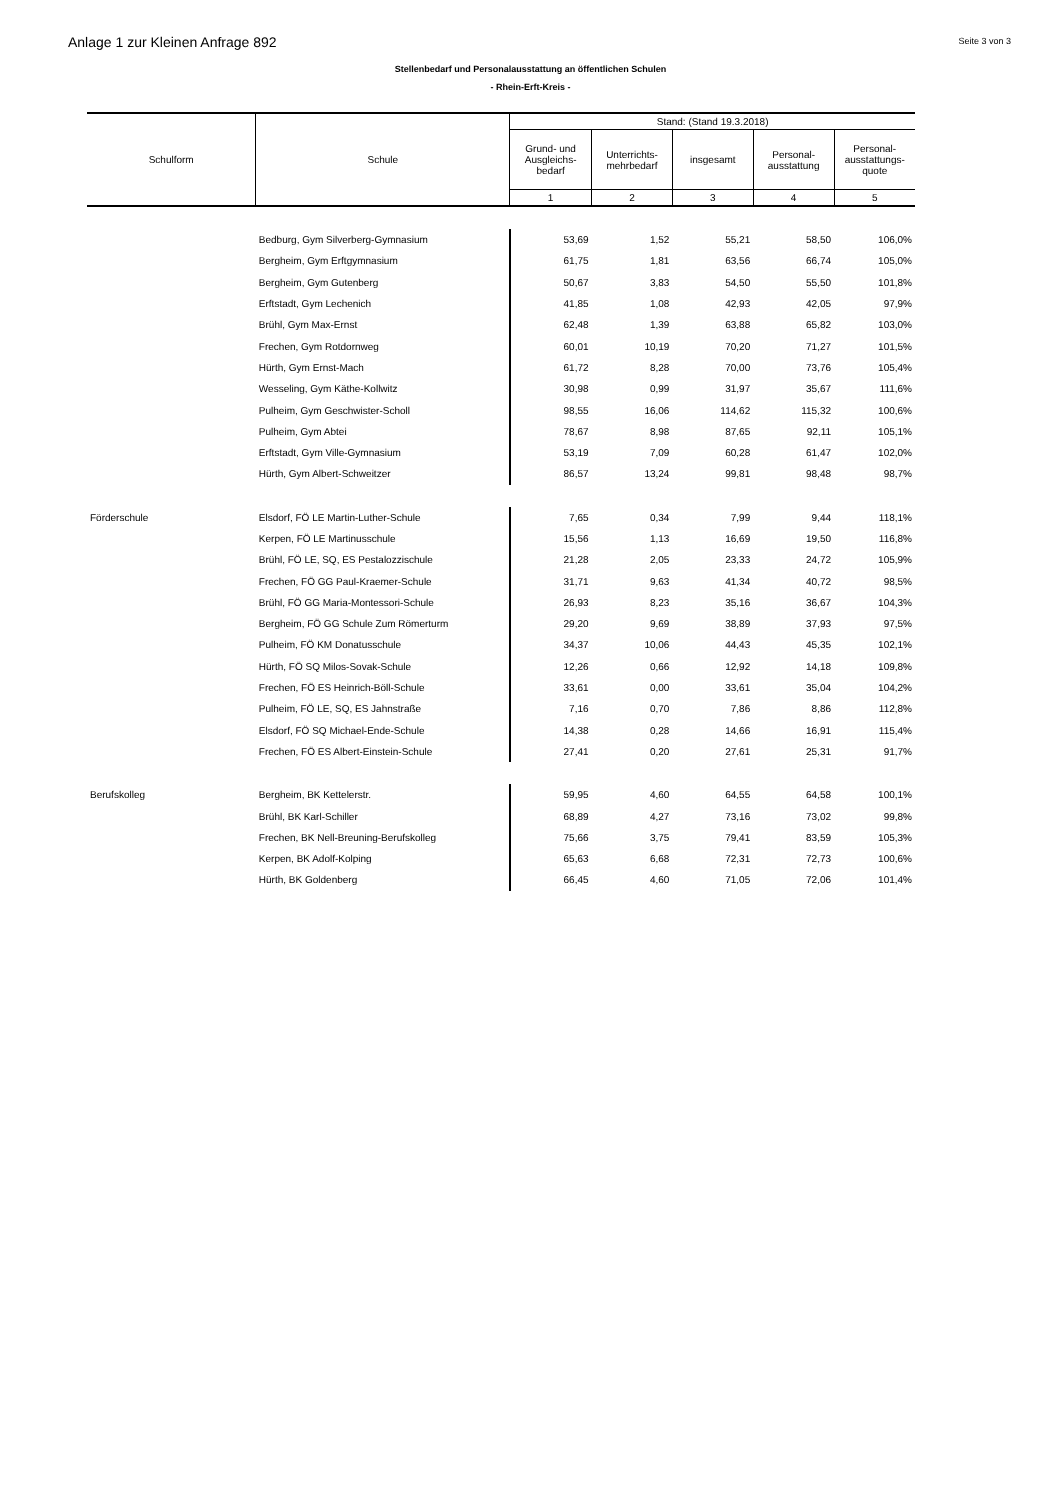Anlage 1 zur Kleinen Anfrage 892 Seite 3 von 3
Stellenbedarf und Personalausstattung an öffentlichen Schulen
- Rhein-Erft-Kreis -
| Schulform | Schule | Stand: (Stand 19.3.2018) | | | | |
| --- | --- | --- | --- | --- | --- | --- |
| | | Grund- und Ausgleichs-bedarf | Unterrichts-mehrbedarf | insgesamt | Personal-ausstattung | Personal-ausstattungs-quote |
| | | 1 | 2 | 3 | 4 | 5 |
| | Bedburg, Gym Silverberg-Gymnasium | 53,69 | 1,52 | 55,21 | 58,50 | 106,0% |
| | Bergheim, Gym Erftgymnasium | 61,75 | 1,81 | 63,56 | 66,74 | 105,0% |
| | Bergheim, Gym Gutenberg | 50,67 | 3,83 | 54,50 | 55,50 | 101,8% |
| | Erftstadt, Gym Lechenich | 41,85 | 1,08 | 42,93 | 42,05 | 97,9% |
| | Brühl, Gym Max-Ernst | 62,48 | 1,39 | 63,88 | 65,82 | 103,0% |
| | Frechen, Gym Rotdornweg | 60,01 | 10,19 | 70,20 | 71,27 | 101,5% |
| | Hürth, Gym Ernst-Mach | 61,72 | 8,28 | 70,00 | 73,76 | 105,4% |
| | Wesseling, Gym Käthe-Kollwitz | 30,98 | 0,99 | 31,97 | 35,67 | 111,6% |
| | Pulheim, Gym Geschwister-Scholl | 98,55 | 16,06 | 114,62 | 115,32 | 100,6% |
| | Pulheim, Gym Abtei | 78,67 | 8,98 | 87,65 | 92,11 | 105,1% |
| | Erftstadt, Gym Ville-Gymnasium | 53,19 | 7,09 | 60,28 | 61,47 | 102,0% |
| | Hürth, Gym Albert-Schweitzer | 86,57 | 13,24 | 99,81 | 98,48 | 98,7% |
| Förderschule | Elsdorf, FÖ LE Martin-Luther-Schule | 7,65 | 0,34 | 7,99 | 9,44 | 118,1% |
| | Kerpen, FÖ LE Martinusschule | 15,56 | 1,13 | 16,69 | 19,50 | 116,8% |
| | Brühl, FÖ LE, SQ, ES Pestalozzischule | 21,28 | 2,05 | 23,33 | 24,72 | 105,9% |
| | Frechen, FÖ GG Paul-Kraemer-Schule | 31,71 | 9,63 | 41,34 | 40,72 | 98,5% |
| | Brühl, FÖ GG Maria-Montessori-Schule | 26,93 | 8,23 | 35,16 | 36,67 | 104,3% |
| | Bergheim, FÖ GG Schule Zum Römerturm | 29,20 | 9,69 | 38,89 | 37,93 | 97,5% |
| | Pulheim, FÖ KM Donatusschule | 34,37 | 10,06 | 44,43 | 45,35 | 102,1% |
| | Hürth, FÖ SQ Milos-Sovak-Schule | 12,26 | 0,66 | 12,92 | 14,18 | 109,8% |
| | Frechen, FÖ ES Heinrich-Böll-Schule | 33,61 | 0,00 | 33,61 | 35,04 | 104,2% |
| | Pulheim, FÖ LE, SQ, ES Jahnstraße | 7,16 | 0,70 | 7,86 | 8,86 | 112,8% |
| | Elsdorf, FÖ SQ Michael-Ende-Schule | 14,38 | 0,28 | 14,66 | 16,91 | 115,4% |
| | Frechen, FÖ ES Albert-Einstein-Schule | 27,41 | 0,20 | 27,61 | 25,31 | 91,7% |
| Berufskolleg | Bergheim, BK Kettelerstr. | 59,95 | 4,60 | 64,55 | 64,58 | 100,1% |
| | Brühl, BK Karl-Schiller | 68,89 | 4,27 | 73,16 | 73,02 | 99,8% |
| | Frechen, BK Nell-Breuning-Berufskolleg | 75,66 | 3,75 | 79,41 | 83,59 | 105,3% |
| | Kerpen, BK Adolf-Kolping | 65,63 | 6,68 | 72,31 | 72,73 | 100,6% |
| | Hürth, BK Goldenberg | 66,45 | 4,60 | 71,05 | 72,06 | 101,4% |